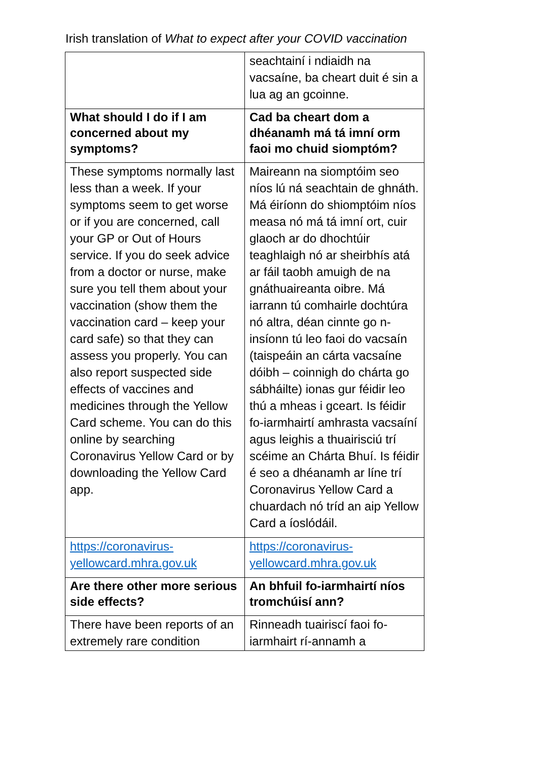Irish translation of What to expect after your COVID vaccination
| | seachtainí i ndiaidh na vacsaíne, ba cheart duit é sin a lua ag an gcoinne. |
| What should I do if I am concerned about my symptoms? | Cad ba cheart dom a dhéanamh má tá imní orm faoi mo chuid siomptóm? |
| These symptoms normally last less than a week. If your symptoms seem to get worse or if you are concerned, call your GP or Out of Hours service. If you do seek advice from a doctor or nurse, make sure you tell them about your vaccination (show them the vaccination card – keep your card safe) so that they can assess you properly. You can also report suspected side effects of vaccines and medicines through the Yellow Card scheme. You can do this online by searching Coronavirus Yellow Card or by downloading the Yellow Card app. | Maireann na siomptóim seo níos lú ná seachtain de ghnáth. Má éiríonn do shiomptóim níos measa nó má tá imní ort, cuir glaoch ar do dhochtúir teaghlaigh nó ar sheirbhís atá ar fáil taobh amuigh de na gnáthuaireanta oibre. Má iarrann tú comhairle dochtúra nó altra, déan cinnte go n-insíonn tú leo faoi do vacsaín (taispeáin an cárta vacsaíne dóibh – coinnigh do chárta go sábháilte) ionas gur féidir leo thú a mheas i gceart. Is féidir fo-iarmhairtí amhrasta vacsaíní agus leighis a thuairisciú trí scéime an Chárta Bhuí. Is féidir é seo a dhéanamh ar líne trí Coronavirus Yellow Card a chuardach nó tríd an aip Yellow Card a íoslódáil. |
| https://coronavirus-yellowcard.mhra.gov.uk | https://coronavirus-yellowcard.mhra.gov.uk |
| Are there other more serious side effects? | An bhfuil fo-iarmhairtí níos tromchúisí ann? |
| There have been reports of an extremely rare condition | Rinneadh tuairiscí faoi fo-iarmhairt rí-annamh a |